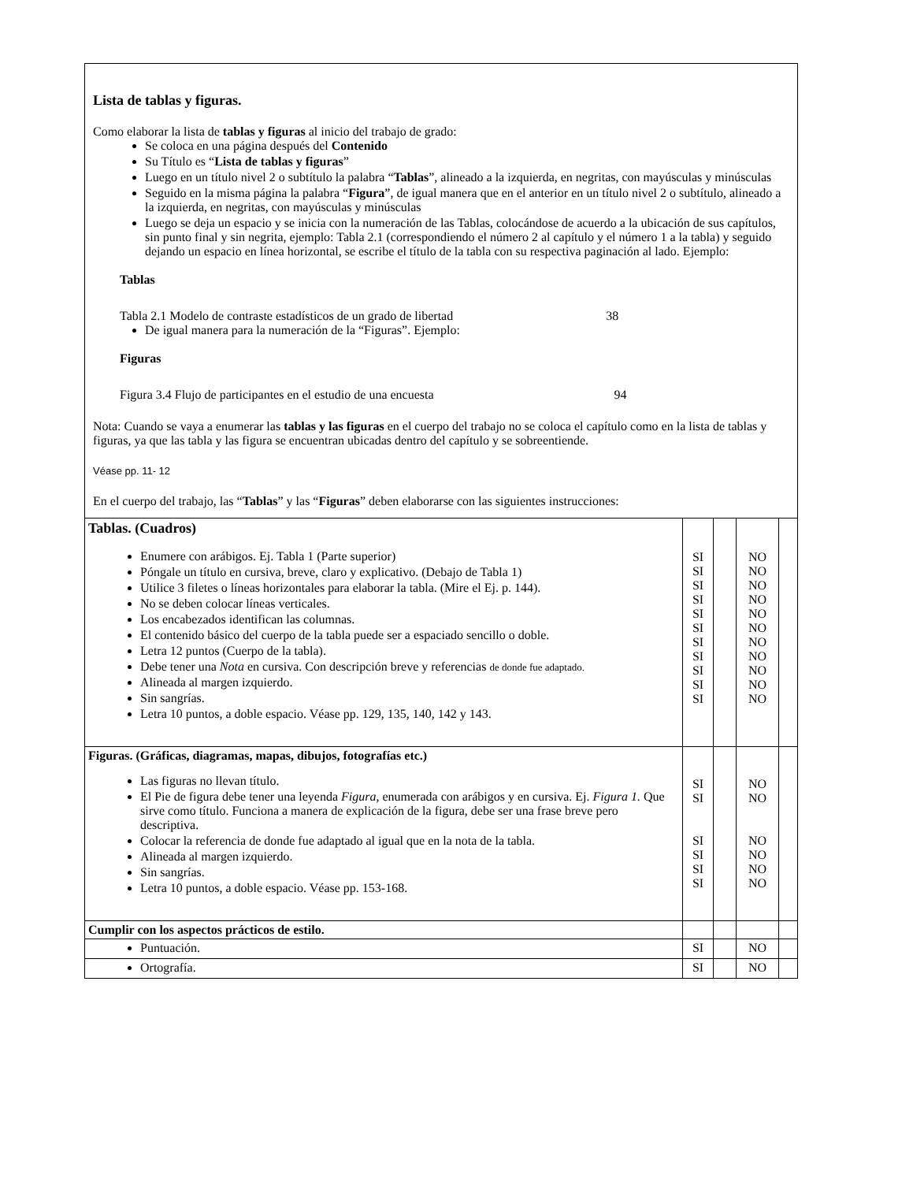| Lista de tablas y figuras. Como elaborar la lista de tablas y figuras al inicio del trabajo de grado: Se coloca en una página después del Contenido Su Título es “ Lista de tablas y figuras ” Luego en un título nivel 2 o subtítulo la palabra “ Tablas ”, alineado a la izquierda, en negritas, con mayúsculas y minúsculas Seguido en la misma página la palabra “ Figura ”, de igual manera que en el anterior en un título nivel 2 o subtítulo, alineado a la izquierda, en negritas, con mayúsculas y minúsculas Luego se deja un espacio y se inicia con la numeración de las Tablas, colocándose de acuerdo a la ubicación de sus capítulos, sin punto final y sin negrita, ejemplo: Tabla 2.1 (correspondiendo el número 2 al capítulo y el número 1 a la tabla) y seguido dejando un espacio en línea horizontal, se escribe el título de la tabla con su respectiva paginación al lado. Ejemplo: Tablas Tabla 2.1 Modelo de contraste estadísticos de un grado de libertad 38 De igual manera para la numeración de la “Figuras”. Ejemplo: Figuras Figura 3.4 Flujo de participantes en el estudio de una encuesta 94 Nota: Cuando se vaya a enumerar las tablas y las figuras en el cuerpo del trabajo no se coloca el capítulo como en la lista de tablas y figuras, ya que las tabla y las figura se encuentran ubicadas dentro del capítulo y se sobreentiende. Véase pp. 11- 12 En el cuerpo del trabajo, las “ Tablas ” y las “ Figuras ” deben elaborarse con las siguientes instrucciones: | | | | |
| Tablas. (Cuadros) Enumere con arábigos. Ej. Tabla 1 (Parte superior) Póngale un título en cursiva, breve, claro y explicativo. (Debajo de Tabla 1) Utilice 3 filetes o líneas horizontales para elaborar la tabla. (Mire el Ej. p. 144). No se deben colocar líneas verticales. Los encabezados identifican las columnas. El contenido básico del cuerpo de la tabla puede ser a espaciado sencillo o doble. Letra 12 puntos (Cuerpo de la tabla). Debe tener una Nota en cursiva. Con descripción breve y referencias de donde fue adaptado. Alineada al margen izquierdo. Sin sangrías. Letra 10 puntos, a doble espacio. Véase pp. 129, 135, 140, 142 y 143. | SI SI SI SI SI SI SI SI SI SI SI | | NO NO NO NO NO NO NO NO NO NO NO | |
| Figuras. (Gráficas, diagramas, mapas, dibujos, fotografías etc.) Las figuras no llevan título. El Pie de figura debe tener una leyenda Figura, enumerada con arábigos y en cursiva. Ej. Figura 1. Que sirve como título. Funciona a manera de explicación de la figura, debe ser una frase breve pero descriptiva. Colocar la referencia de donde fue adaptado al igual que en la nota de la tabla. Alineada al margen izquierdo. Sin sangrías. Letra 10 puntos, a doble espacio. Véase pp. 153-168. | SI SI SI SI SI SI | | NO NO NO NO NO NO | |
| Cumplir con los aspectos prácticos de estilo. | | | | |
| Puntuación. | SI | | NO | |
| Ortografía. | SI | | NO | |